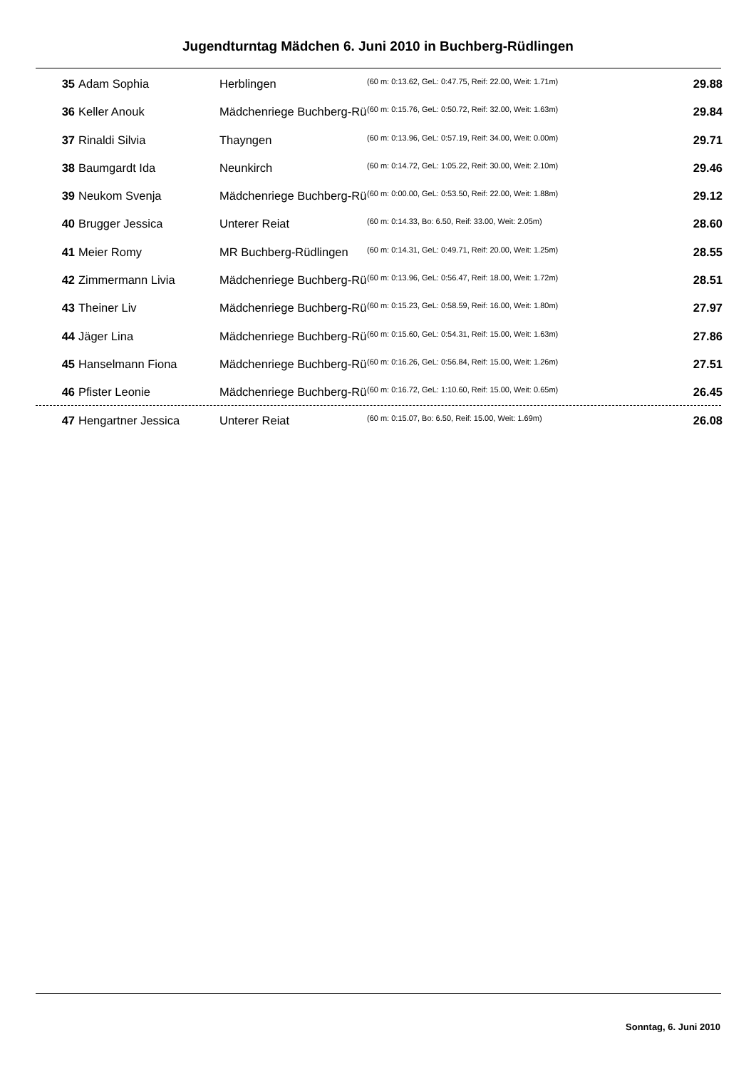Jugendturntag Mädchen 6. Juni 2010 in Buchberg-Rüdlingen
| 35 | Adam Sophia | Herblingen | (60 m: 0:13.62, GeL: 0:47.75, Reif: 22.00, Weit: 1.71m) | 29.88 |
| 36 | Keller Anouk | Mädchenriege Buchberg-Rü | (60 m: 0:15.76, GeL: 0:50.72, Reif: 32.00, Weit: 1.63m) | 29.84 |
| 37 | Rinaldi Silvia | Thayngen | (60 m: 0:13.96, GeL: 0:57.19, Reif: 34.00, Weit: 0.00m) | 29.71 |
| 38 | Baumgardt Ida | Neunkirch | (60 m: 0:14.72, GeL: 1:05.22, Reif: 30.00, Weit: 2.10m) | 29.46 |
| 39 | Neukom Svenja | Mädchenriege Buchberg-Rü | (60 m: 0:00.00, GeL: 0:53.50, Reif: 22.00, Weit: 1.88m) | 29.12 |
| 40 | Brugger Jessica | Unterer Reiat | (60 m: 0:14.33, Bo: 6.50, Reif: 33.00, Weit: 2.05m) | 28.60 |
| 41 | Meier Romy | MR Buchberg-Rüdlingen | (60 m: 0:14.31, GeL: 0:49.71, Reif: 20.00, Weit: 1.25m) | 28.55 |
| 42 | Zimmermann Livia | Mädchenriege Buchberg-Rü | (60 m: 0:13.96, GeL: 0:56.47, Reif: 18.00, Weit: 1.72m) | 28.51 |
| 43 | Theiner Liv | Mädchenriege Buchberg-Rü | (60 m: 0:15.23, GeL: 0:58.59, Reif: 16.00, Weit: 1.80m) | 27.97 |
| 44 | Jäger Lina | Mädchenriege Buchberg-Rü | (60 m: 0:15.60, GeL: 0:54.31, Reif: 15.00, Weit: 1.63m) | 27.86 |
| 45 | Hanselmann Fiona | Mädchenriege Buchberg-Rü | (60 m: 0:16.26, GeL: 0:56.84, Reif: 15.00, Weit: 1.26m) | 27.51 |
| 46 | Pfister Leonie | Mädchenriege Buchberg-Rü | (60 m: 0:16.72, GeL: 1:10.60, Reif: 15.00, Weit: 0.65m) | 26.45 |
| 47 | Hengartner Jessica | Unterer Reiat | (60 m: 0:15.07, Bo: 6.50, Reif: 15.00, Weit: 1.69m) | 26.08 |
Sonntag, 6. Juni 2010